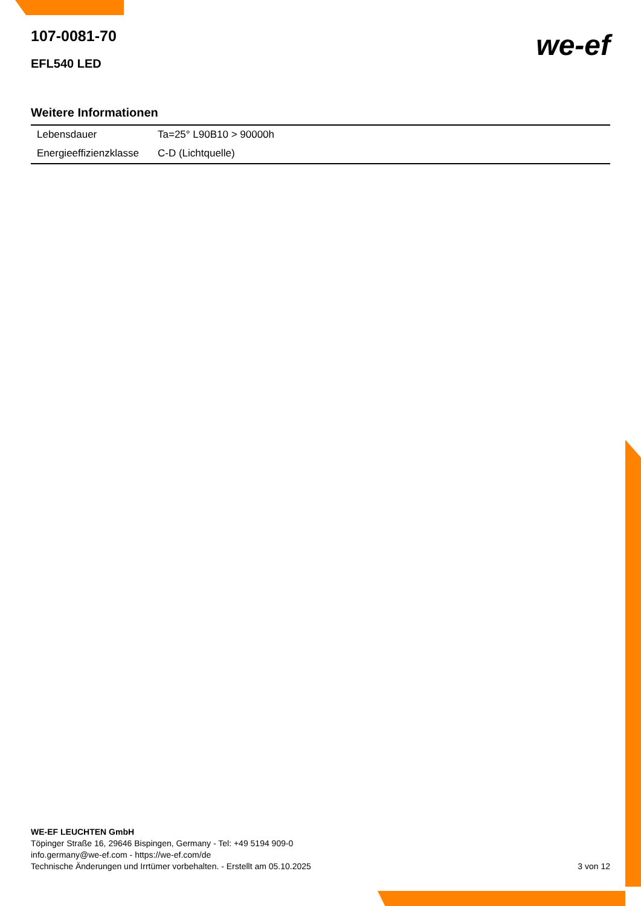107-0081-70
EFL540 LED
we-ef
Weitere Informationen
| Lebensdauer | Ta=25° L90B10 > 90000h |
| Energieeffizienzklasse | C-D (Lichtquelle) |
WE-EF LEUCHTEN GmbH
Töpinger Straße 16, 29646 Bispingen, Germany - Tel: +49 5194 909-0
info.germany@we-ef.com - https://we-ef.com/de
Technische Änderungen und Irrtümer vorbehalten. - Erstellt am 05.10.2025 3 von 12